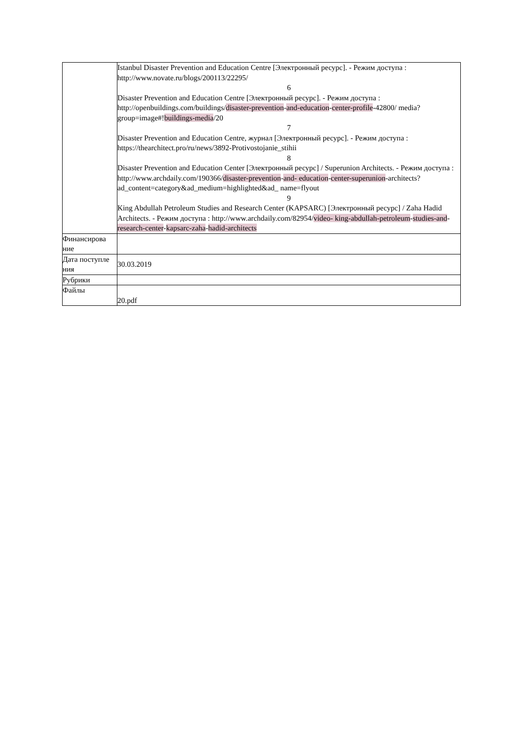| | Istanbul Disaster Prevention and Education Centre [Электронный ресурс]. - Режим доступа : http://www.novate.ru/blogs/200113/22295/ 6 Disaster Prevention and Education Centre [Электронный ресурс]. - Режим доступа : http://openbuildings.com/buildings/ disaster-prevention - and-education - center-profile -42800/ media?group=image#! buildings-media /20 7 Disaster Prevention and Education Centre, журнал [Электронный ресурс]. - Режим доступа : https://thearchitect.pro/ru/news/3892-Protivostojanie_stihii 8 Disaster Prevention and Education Center [Электронный ресурс] / Superunion Architects. - Режим доступа : http://www.archdaily.com/190366/ disaster-prevention - and- education - center-superunion -architects?ad_content=category&ad_medium=highlighted&ad_ name=flyout 9 King Abdullah Petroleum Studies and Research Center (KAPSARC) [Электронный ресурс] / Zaha Hadid Architects. - Режим доступа : http://www.archdaily.com/82954/ video- king-abdullah-petroleum - studies-and - research-center - kapsarc-zaha - hadid-architects |
| Финансирова ние | |
| Дата поступле ния | 30.03.2019 |
| Рубрики | |
| Файлы | 20.pdf |